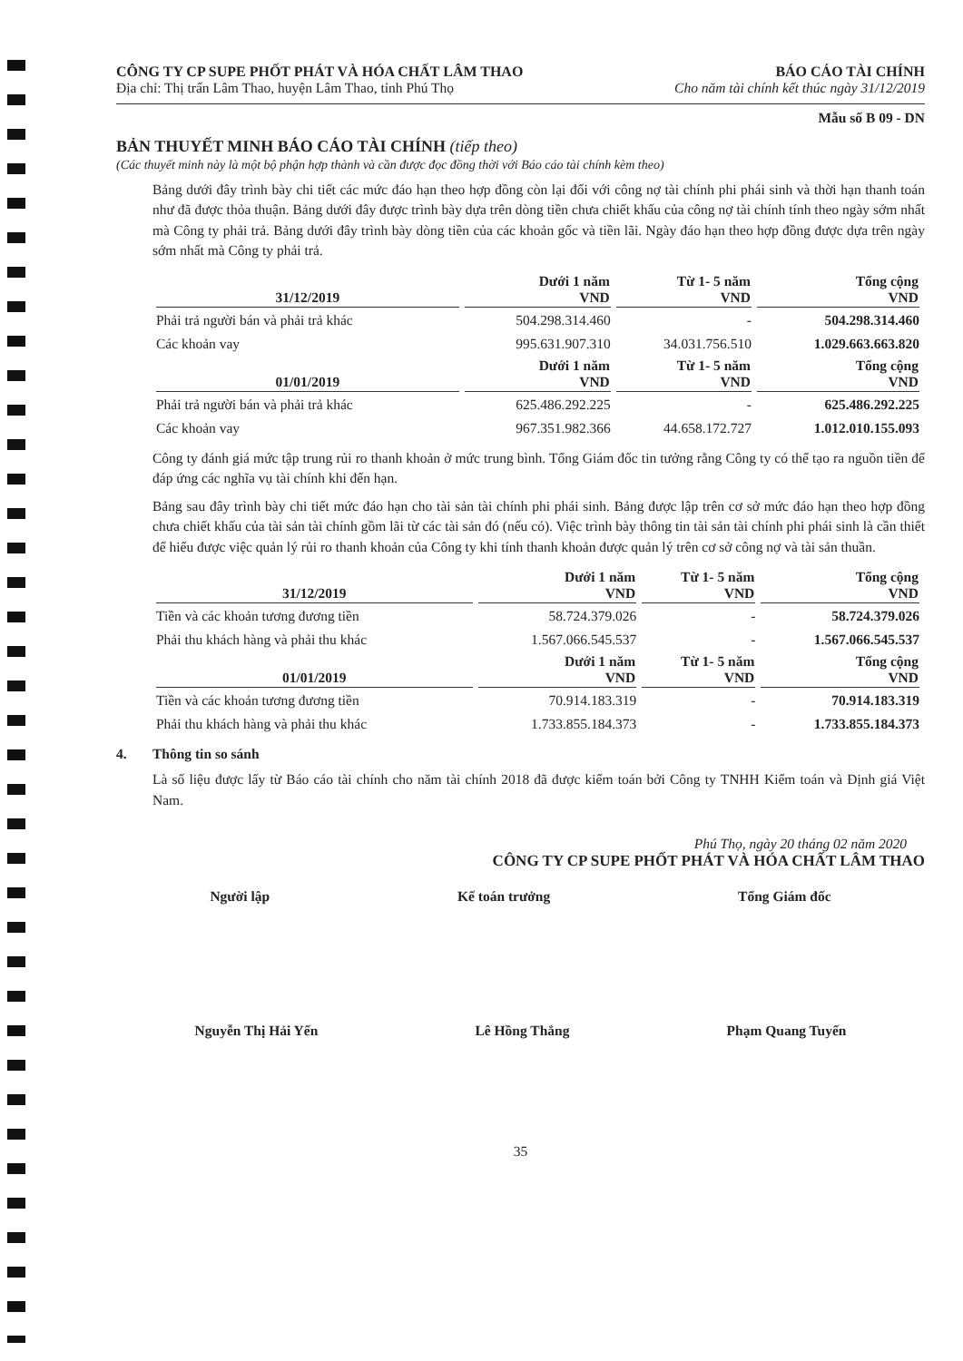CÔNG TY CP SUPE PHỐT PHÁT VÀ HÓA CHẤT LÂM THAO BÁO CÁO TÀI CHÍNH
Địa chỉ: Thị trấn Lâm Thao, huyện Lâm Thao, tỉnh Phú Thọ Cho năm tài chính kết thúc ngày 31/12/2019
Mẫu số B 09 - DN
BẢN THUYẾT MINH BÁO CÁO TÀI CHÍNH (tiếp theo)
(Các thuyết minh này là một bộ phận hợp thành và cần được đọc đồng thời với Báo cáo tài chính kèm theo)
Bảng dưới đây trình bày chi tiết các mức đáo hạn theo hợp đồng còn lại đối với công nợ tài chính phi phái sinh và thời hạn thanh toán như đã được thỏa thuận. Bảng dưới đây được trình bày dựa trên dòng tiền chưa chiết khấu của công nợ tài chính tính theo ngày sớm nhất mà Công ty phải trả. Bảng dưới đây trình bày dòng tiền của các khoản gốc và tiền lãi. Ngày đáo hạn theo hợp đồng được dựa trên ngày sớm nhất mà Công ty phải trả.
| 31/12/2019 | Dưới 1 năm VND | Từ 1- 5 năm VND | Tổng cộng VND |
| --- | --- | --- | --- |
| Phải trả người bán và phải trả khác | 504.298.314.460 | - | 504.298.314.460 |
| Các khoản vay | 995.631.907.310 | 34.031.756.510 | 1.029.663.663.820 |
| 01/01/2019 | Dưới 1 năm VND | Từ 1- 5 năm VND | Tổng cộng VND |
| Phải trả người bán và phải trả khác | 625.486.292.225 | - | 625.486.292.225 |
| Các khoản vay | 967.351.982.366 | 44.658.172.727 | 1.012.010.155.093 |
Công ty đánh giá mức tập trung rủi ro thanh khoản ở mức trung bình. Tổng Giám đốc tin tưởng rằng Công ty có thể tạo ra nguồn tiền để đáp ứng các nghĩa vụ tài chính khi đến hạn.
Bảng sau đây trình bày chi tiết mức đáo hạn cho tài sản tài chính phi phái sinh. Bảng được lập trên cơ sở mức đáo hạn theo hợp đồng chưa chiết khấu của tài sản tài chính gồm lãi từ các tài sản đó (nếu có). Việc trình bày thông tin tài sản tài chính phi phái sinh là cần thiết để hiểu được việc quản lý rủi ro thanh khoản của Công ty khi tính thanh khoản được quản lý trên cơ sở công nợ và tài sản thuần.
| 31/12/2019 | Dưới 1 năm VND | Từ 1- 5 năm VND | Tổng cộng VND |
| --- | --- | --- | --- |
| Tiền và các khoản tương đương tiền | 58.724.379.026 | - | 58.724.379.026 |
| Phải thu khách hàng và phải thu khác | 1.567.066.545.537 | - | 1.567.066.545.537 |
| 01/01/2019 | Dưới 1 năm VND | Từ 1- 5 năm VND | Tổng cộng VND |
| Tiền và các khoản tương đương tiền | 70.914.183.319 | - | 70.914.183.319 |
| Phải thu khách hàng và phải thu khác | 1.733.855.184.373 | - | 1.733.855.184.373 |
4. Thông tin so sánh
Là số liệu được lấy từ Báo cáo tài chính cho năm tài chính 2018 đã được kiểm toán bởi Công ty TNHH Kiểm toán và Định giá Việt Nam.
Phú Thọ, ngày 20 tháng 02 năm 2020
CÔNG TY CP SUPE PHỐT PHÁT VÀ HÓA CHẤT LÂM THAO
Người lập Kế toán trưởng Tổng Giám đốc
Nguyễn Thị Hải Yến Lê Hồng Thắng Phạm Quang Tuyến
35